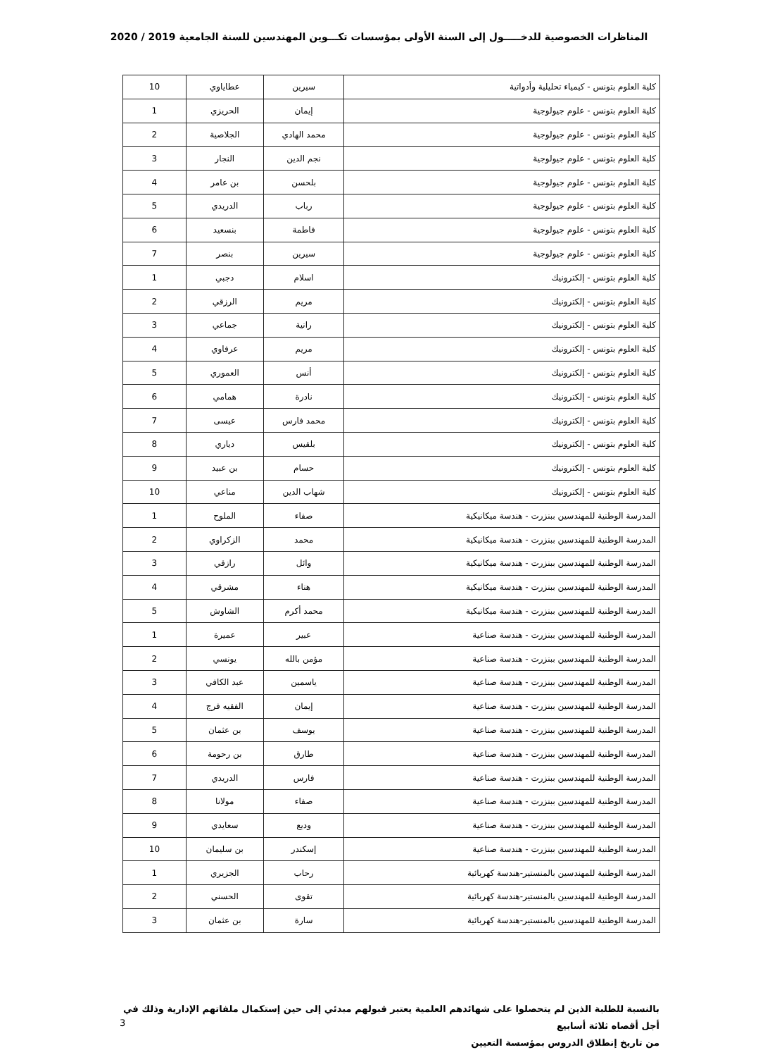المناظرات الخصوصية للدخـــــول إلى السنة الأولى بمؤسسات تكـــوين المهندسين للسنة الجامعية 2019 / 2020
| كلية العلوم بتونس - كيمياء تحليلية وأدواتية | سيرين | عطاياوي | 10 |
| كلية العلوم بتونس - علوم جيولوجية | إيمان | الحريزي | 1 |
| كلية العلوم بتونس - علوم جيولوجية | محمد الهادي | الجلاصية | 2 |
| كلية العلوم بتونس - علوم جيولوجية | نجم الدين | النجار | 3 |
| كلية العلوم بتونس - علوم جيولوجية | بلحسن | بن عامر | 4 |
| كلية العلوم بتونس - علوم جيولوجية | رباب | الدريدي | 5 |
| كلية العلوم بتونس - علوم جيولوجية | فاطمة | بنسعيد | 6 |
| كلية العلوم بتونس - علوم جيولوجية | سيرين | بنصر | 7 |
| كلية العلوم بتونس - إلكترونيك | اسلام | دجبي | 1 |
| كلية العلوم بتونس - إلكترونيك | مريم | الرزقي | 2 |
| كلية العلوم بتونس - إلكترونيك | رانية | جماعي | 3 |
| كلية العلوم بتونس - إلكترونيك | مريم | عرفاوي | 4 |
| كلية العلوم بتونس - إلكترونيك | أنس | العموري | 5 |
| كلية العلوم بتونس - إلكترونيك | نادرة | همامي | 6 |
| كلية العلوم بتونس - إلكترونيك | محمد فارس | عيسى | 7 |
| كلية العلوم بتونس - إلكترونيك | بلقيس | دياري | 8 |
| كلية العلوم بتونس - إلكترونيك | حسام | بن عبيد | 9 |
| كلية العلوم بتونس - إلكترونيك | شهاب الدين | مناعي | 10 |
| المدرسة الوطنية للمهندسين ببنزرت - هندسة ميكانيكية | صفاء | الملوح | 1 |
| المدرسة الوطنية للمهندسين ببنزرت - هندسة ميكانيكية | محمد | الزكراوي | 2 |
| المدرسة الوطنية للمهندسين ببنزرت - هندسة ميكانيكية | وائل | رازقي | 3 |
| المدرسة الوطنية للمهندسين ببنزرت - هندسة ميكانيكية | هناء | مشرقي | 4 |
| المدرسة الوطنية للمهندسين ببنزرت - هندسة ميكانيكية | محمد أكرم | الشاوش | 5 |
| المدرسة الوطنية للمهندسين ببنزرت - هندسة صناعية | عبير | عميرة | 1 |
| المدرسة الوطنية للمهندسين ببنزرت - هندسة صناعية | مؤمن بالله | يونسي | 2 |
| المدرسة الوطنية للمهندسين ببنزرت - هندسة صناعية | ياسمين | عبد الكافي | 3 |
| المدرسة الوطنية للمهندسين ببنزرت - هندسة صناعية | إيمان | الفقيه فرج | 4 |
| المدرسة الوطنية للمهندسين ببنزرت - هندسة صناعية | يوسف | بن عثمان | 5 |
| المدرسة الوطنية للمهندسين ببنزرت - هندسة صناعية | طارق | بن رحومة | 6 |
| المدرسة الوطنية للمهندسين ببنزرت - هندسة صناعية | فارس | الدريدي | 7 |
| المدرسة الوطنية للمهندسين ببنزرت - هندسة صناعية | صفاء | مولانا | 8 |
| المدرسة الوطنية للمهندسين ببنزرت - هندسة صناعية | وديع | سعايدي | 9 |
| المدرسة الوطنية للمهندسين ببنزرت - هندسة صناعية | إسكندر | بن سليمان | 10 |
| المدرسة الوطنية للمهندسين بالمنستير-هندسة كهربائية | رحاب | الجزيري | 1 |
| المدرسة الوطنية للمهندسين بالمنستير-هندسة كهربائية | تقوى | الحسني | 2 |
| المدرسة الوطنية للمهندسين بالمنستير-هندسة كهربائية | سارة | بن عثمان | 3 |
بالنسبة للطلبة الذين لم يتحصلوا على شهائدهم العلمية يعتبر قبولهم مبدئي إلى حين إستكمال ملفاتهم الإدارية وذلك في أجل أقصاه ثلاثة أسابيع
من تاريخ إنطلاق الدروس بمؤسسة التعيين
3